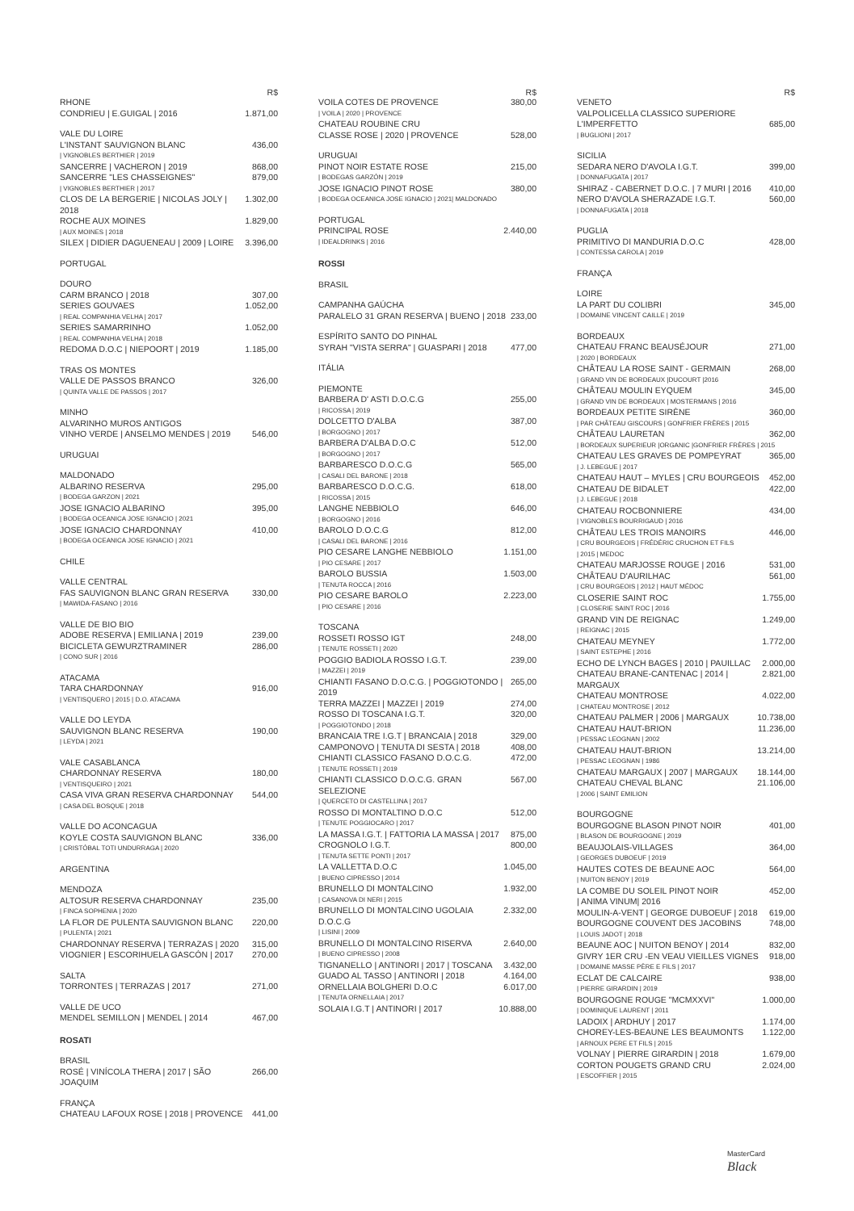R$
RHONE
CONDRIEU | E.GUIGAL | 2016 1.871,00
VALE DU LOIRE
L'INSTANT SAUVIGNON BLANC 436,00
| VIGNOBLES BERTHIER | 2019
SANCERRE | VACHERON | 2019 868,00
SANCERRE "LES CHASSEIGNES" 879,00
| VIGNOBLES BERTHIER | 2017
CLOS DE LA BERGERIE | NICOLAS JOLY | 2018 1.302,00
ROCHE AUX MOINES 1.829,00
| AUX MOINES | 2018
SILEX | DIDIER DAGUENEAU | 2009 | LOIRE 3.396,00
PORTUGAL
DOURO
CARM BRANCO | 2018 307,00
SERIES GOUVAES 1.052,00
| REAL COMPANHIA VELHA | 2017
SERIES SAMARRINHO 1.052,00
| REAL COMPANHIA VELHA | 2018
REDOMA D.O.C | NIEPOORT | 2019 1.185,00
TRAS OS MONTES
VALLE DE PASSOS BRANCO 326,00
| QUINTA VALLE DE PASSOS | 2017
MINHO
ALVARINHO MUROS ANTIGOS
VINHO VERDE | ANSELMO MENDES | 2019 546,00
URUGUAI
MALDONADO
ALBARINO RESERVA 295,00
| BODEGA GARZON | 2021
JOSE IGNACIO ALBARINO 395,00
| BODEGA OCEANICA JOSE IGNACIO | 2021
JOSE IGNACIO CHARDONNAY 410,00
| BODEGA OCEANICA JOSE IGNACIO | 2021
CHILE
VALLE CENTRAL
FAS SAUVIGNON BLANC GRAN RESERVA 330,00
| MAWIDA-FASANO | 2016
VALLE DE BIO BIO
ADOBE RESERVA | EMILIANA | 2019 239,00
BICICLETA GEWURZTRAMINER 286,00
| CONO SUR | 2016
ATACAMA
TARA CHARDONNAY 916,00
| VENTISQUERO | 2015 | D.O. ATACAMA
VALLE DO LEYDA
SAUVIGNON BLANC RESERVA 190,00
| LEYDA | 2021
VALE CASABLANCA
CHARDONNAY RESERVA 180,00
| VENTISQUEIRO | 2021
CASA VIVA GRAN RESERVA CHARDONNAY 544,00
| CASA DEL BOSQUE | 2018
VALLE DO ACONCAGUA
KOYLE COSTA SAUVIGNON BLANC 336,00
| CRISTÓBAL TOTI UNDURRAGA | 2020
ARGENTINA
MENDOZA
ALTOSUR RESERVA CHARDONNAY 235,00
| FINCA SOPHENIA | 2020
LA FLOR DE PULENTA SAUVIGNON BLANC 220,00
| PULENTA | 2021
CHARDONNAY RESERVA | TERRAZAS | 2020 315,00
VIOGNIER | ESCORIHUELA GASCÓN | 2017 270,00
SALTA
TORRONTES | TERRAZAS | 2017 271,00
VALLE DE UCO
MENDEL SEMILLON | MENDEL | 2014 467,00
ROSATI
BRASIL
ROSÉ | VINÍCOLA THERA | 2017 | SÃO JOAQUIM 266,00
FRANÇA
CHATEAU LAFOUX ROSE | 2018 | PROVENCE 441,00
R$
VOILA COTES DE PROVENCE 380,00
| VOILA | 2020 | PROVENCE
CHATEAU ROUBINE CRU
CLASSE ROSE | 2020 | PROVENCE 528,00
URUGUAI
PINOT NOIR ESTATE ROSE 215,00
| BODEGAS GARZÓN | 2019
JOSE IGNACIO PINOT ROSE 380,00
| BODEGA OCEANICA JOSE IGNACIO | 2021| MALDONADO
PORTUGAL
PRINCIPAL ROSE 2.440,00
| IDEALDRINKS | 2016
ROSSI
BRASIL
CAMPANHA GAÚCHA
PARALELO 31 GRAN RESERVA | BUENO | 2018 233,00
ESPÍRITO SANTO DO PINHAL
SYRAH "VISTA SERRA" | GUASPARI | 2018 477,00
ITÁLIA
PIEMONTE
BARBERA D' ASTI D.O.C.G 255,00
| RICOSSA | 2019
DOLCETTO D'ALBA 387,00
| BORGOGNO | 2017
BARBERA D'ALBA D.O.C 512,00
| BORGOGNO | 2017
BARBARESCO D.O.C.G 565,00
| CASALI DEL BARONE | 2018
BARBARESCO D.O.C.G. 618,00
| RICOSSA | 2015
LANGHE NEBBIOLO 646,00
| BORGOGNO | 2016
BAROLO D.O.C.G 812,00
| CASALI DEL BARONE | 2016
PIO CESARE LANGHE NEBBIOLO 1.151,00
| PIO CESARE | 2017
BAROLO BUSSIA 1.503,00
| TENUTA ROCCA | 2016
PIO CESARE BAROLO 2.223,00
| PIO CESARE | 2016
TOSCANA
ROSSETI ROSSO IGT 248,00
| TENUTE ROSSETI | 2020
POGGIO BADIOLA ROSSO I.G.T. 239,00
| MAZZEI | 2019
CHIANTI FASANO D.O.C.G. | POGGIOTONDO | 2019 265,00
TERRA MAZZEI | MAZZEI | 2019 274,00
ROSSO DI TOSCANA I.G.T. 320,00
| POGGIOTONDO | 2018
BRANCAIA TRE I.G.T | BRANCAIA | 2018 329,00
CAMPONOVO | TENUTA DI SESTA | 2018 408,00
CHIANTI CLASSICO FASANO D.O.C.G. 472,00
| TENUTE ROSSETI | 2019
CHIANTI CLASSICO D.O.C.G. GRAN SELEZIONE 567,00
| QUERCETO DI CASTELLINA | 2017
ROSSO DI MONTALTINO D.O.C 512,00
| TENUTE POGGIOCARO | 2017
LA MASSA I.G.T. | FATTORIA LA MASSA | 2017 875,00
CROGNOLO I.G.T. 800,00
| TENUTA SETTE PONTI | 2017
LA VALLETTA D.O.C 1.045,00
| BUENO CIPRESSO | 2014
BRUNELLO DI MONTALCINO 1.932,00
| CASANOVA DI NERI | 2015
BRUNELLO DI MONTALCINO UGOLAIA D.O.C.G 2.332,00
| LISINI | 2009
BRUNELLO DI MONTALCINO RISERVA 2.640,00
| BUENO CIPRESSO | 2008
TIGNANELLO | ANTINORI | 2017 | TOSCANA 3.432,00
GUADO AL TASSO | ANTINORI | 2018 4.164,00
ORNELLAIA BOLGHERI D.O.C 6.017,00
| TENUTA ORNELLAIA | 2017
SOLAIA I.G.T | ANTINORI | 2017 10.888,00
R$
VENETO
VALPOLICELLA CLASSICO SUPERIORE
L'IMPERFETTO 685,00
| BUGLIONI | 2017
SICILIA
SEDARA NERO D'AVOLA I.G.T. 399,00
| DONNAFUGATA | 2017
SHIRAZ - CABERNET D.O.C. | 7 MURI | 2016 410,00
NERO D'AVOLA SHERAZADE I.G.T. 560,00
| DONNAFUGATA | 2018
PUGLIA
PRIMITIVO DI MANDURIA D.O.C 428,00
| CONTESSA CAROLA | 2019
FRANÇA
LOIRE
LA PART DU COLIBRI 345,00
| DOMAINE VINCENT CAILLE | 2019
BORDEAUX
CHATEAU FRANC BEAUSÉJOUR 271,00
| 2020 | BORDEAUX
CHÂTEAU LA ROSE SAINT - GERMAIN 268,00
| GRAND VIN DE BORDEAUX |DUCOURT |2016
CHÂTEAU MOULIN EYQUEM 345,00
| GRAND VIN DE BORDEAUX | MOSTERMANS | 2016
BORDEAUX PETITE SIRÈNE 360,00
| PAR CHÂTEAU GISCOURS | GONFRIER FRÈRES | 2015
CHÂTEAU LAURETAN 362,00
| BORDEAUX SUPERIEUR |ORGANIC |GONFRIER FRÈRES | 2015
CHATEAU LES GRAVES DE POMPEYRAT 365,00
| J. LEBEGUE | 2017
CHATEAU HAUT – MYLES | CRU BOURGEOIS 452,00
CHATEAU DE BIDALET 422,00
| J. LEBEGUE | 2018
CHATEAU ROCBONNIERE 434,00
| VIGNOBLES BOURRIGAUD | 2016
CHÂTEAU LES TROIS MANOIRS 446,00
| CRU BOURGEOIS | FRÉDÉRIC CRUCHON ET FILS
| 2015 | MEDOC
CHATEAU MARJOSSE ROUGE | 2016 531,00
CHÂTEAU D'AURILHAC 561,00
| CRU BOURGEOIS | 2012 | HAUT MÉDOC
CLOSERIE SAINT ROC 1.755,00
| CLOSERIE SAINT ROC | 2016
GRAND VIN DE REIGNAC 1.249,00
| REIGNAC | 2015
CHATEAU MEYNEY 1.772,00
| SAINT ESTEPHE | 2016
ECHO DE LYNCH BAGES | 2010 | PAUILLAC 2.000,00
CHATEAU BRANE-CANTENAC | 2014 | MARGAUX 2.821,00
CHATEAU MONTROSE 4.022,00
| CHATEAU MONTROSE | 2012
CHATEAU PALMER | 2006 | MARGAUX 10.738,00
CHATEAU HAUT-BRION 11.236,00
| PESSAC LEOGNAN | 2002
CHATEAU HAUT-BRION 13.214,00
| PESSAC LEOGNAN | 1986
CHATEAU MARGAUX | 2007 | MARGAUX 18.144,00
CHATEAU CHEVAL BLANC 21.106,00
| 2006 | SAINT EMILION
BOURGOGNE
BOURGOGNE BLASON PINOT NOIR 401,00
| BLASON DE BOURGOGNE | 2019
BEAUJOLAIS-VILLAGES 364,00
| GEORGES DUBOEUF | 2019
HAUTES COTES DE BEAUNE AOC 564,00
| NUITON BENOY | 2019
LA COMBE DU SOLEIL PINOT NOIR 452,00
| ANIMA VINUM| 2016
MOULIN-A-VENT | GEORGE DUBOEUF | 2018 619,00
BOURGOGNE COUVENT DES JACOBINS 748,00
| LOUIS JADOT | 2018
BEAUNE AOC | NUITON BENOY | 2014 832,00
GIVRY 1ER CRU -EN VEAU VIEILLES VIGNES 918,00
| DOMAINE MASSE PÈRE E FILS | 2017
ECLAT DE CALCAIRE 938,00
| PIERRE GIRARDIN | 2019
BOURGOGNE ROUGE "MCMXXVI" 1.000,00
| DOMINIQUE LAURENT | 2011
LADOIX | ARDHUY | 2017 1.174,00
CHOREY-LES-BEAUNE LES BEAUMONTS 1.122,00
| ARNOUX PERE ET FILS | 2015
VOLNAY | PIERRE GIRARDIN | 2018 1.679,00
CORTON POUGETS GRAND CRU 2.024,00
| ESCOFFIER | 2015
MasterCard
Black